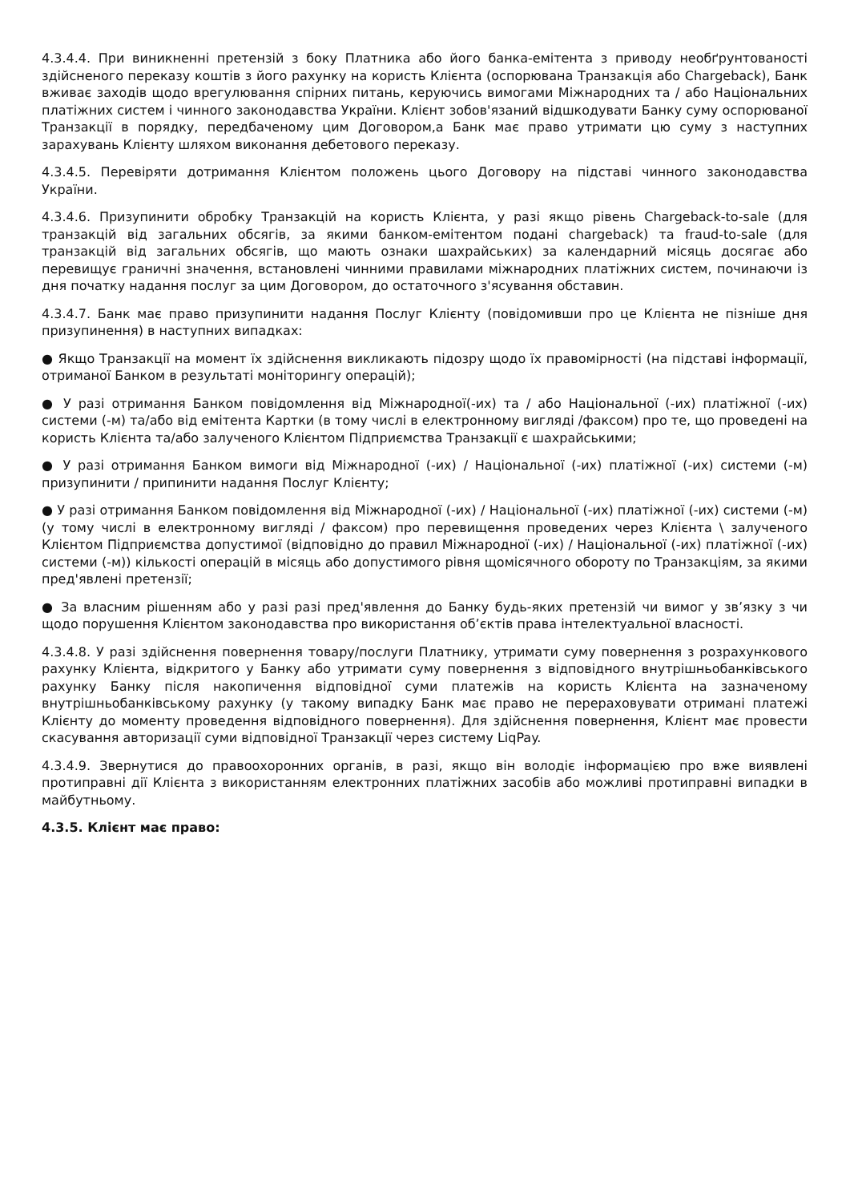4.3.4.4. При виникненні претензій з боку Платника або його банка-емітента з приводу необґрунтованості здійсненого переказу коштів з його рахунку на користь Клієнта (оспорювана Транзакція або Chargeback), Банк вживає заходів щодо врегулювання спірних питань, керуючись вимогами Міжнародних та / або Національних платіжних систем і чинного законодавства України. Клієнт зобов'язаний відшкодувати Банку суму оспорюваної Транзакції в порядку, передбаченому цим Договором,а Банк має право утримати цю суму з наступних зарахувань Клієнту шляхом виконання дебетового переказу.
4.3.4.5. Перевіряти дотримання Клієнтом положень цього Договору на підставі чинного законодавства України.
4.3.4.6. Призупинити обробку Транзакцій на користь Клієнта, у разі якщо рівень Chargeback-to-sale (для транзакцій від загальних обсягів, за якими банком-емітентом подані chargeback) та fraud-to-sale (для транзакцій від загальних обсягів, що мають ознаки шахрайських) за календарний місяць досягає або перевищує граничні значення, встановлені чинними правилами міжнародних платіжних систем, починаючи із дня початку надання послуг за цим Договором, до остаточного з'ясування обставин.
4.3.4.7. Банк має право призупинити надання Послуг Клієнту (повідомивши про це Клієнта не пізніше дня призупинення) в наступних випадках:
● Якщо Транзакції на момент їх здійснення викликають підозру щодо їх правомірності (на підставі інформації, отриманої Банком в результаті моніторингу операцій);
● У разі отримання Банком повідомлення від Міжнародної(-их) та / або Національної (-их) платіжної (-их) системи (-м) та/або від емітента Картки (в тому числі в електронному вигляді /факсом) про те, що проведені на користь Клієнта та/або залученого Клієнтом Підприємства Транзакції є шахрайськими;
● У разі отримання Банком вимоги від Міжнародної (-их) / Національної (-их) платіжної (-их) системи (-м) призупинити / припинити надання Послуг Клієнту;
● У разі отримання Банком повідомлення від Міжнародної (-их) / Національної (-их) платіжної (-их) системи (-м) (у тому числі в електронному вигляді / факсом) про перевищення проведених через Клієнта \ залученого Клієнтом Підприємства допустимої (відповідно до правил Міжнародної (-их) / Національної (-их) платіжної (-их) системи (-м)) кількості операцій в місяць або допустимого рівня щомісячного обороту по Транзакціям, за якими пред'явлені претензії;
● За власним рішенням або у разі разі пред'явлення до Банку будь-яких претензій чи вимог у зв’язку з чи щодо порушення Клієнтом законодавства про використання об’єктів права інтелектуальної власності.
4.3.4.8. У разі здійснення повернення товару/послуги Платнику, утримати суму повернення з розрахункового рахунку Клієнта, відкритого у Банку або утримати суму повернення з відповідного внутрішньобанківського рахунку Банку після накопичення відповідної суми платежів на користь Клієнта на зазначеному внутрішньобанківському рахунку (у такому випадку Банк має право не перераховувати отримані платежі Клієнту до моменту проведення відповідного повернення). Для здійснення повернення, Клієнт має провести скасування авторизації суми відповідної Транзакції через систему LiqPay.
4.3.4.9. Звернутися до правоохоронних органів, в разі, якщо він володіє інформацією про вже виявлені протиправні дії Клієнта з використанням електронних платіжних засобів або можливі протиправні випадки в майбутньому.
4.3.5. Клієнт має право: